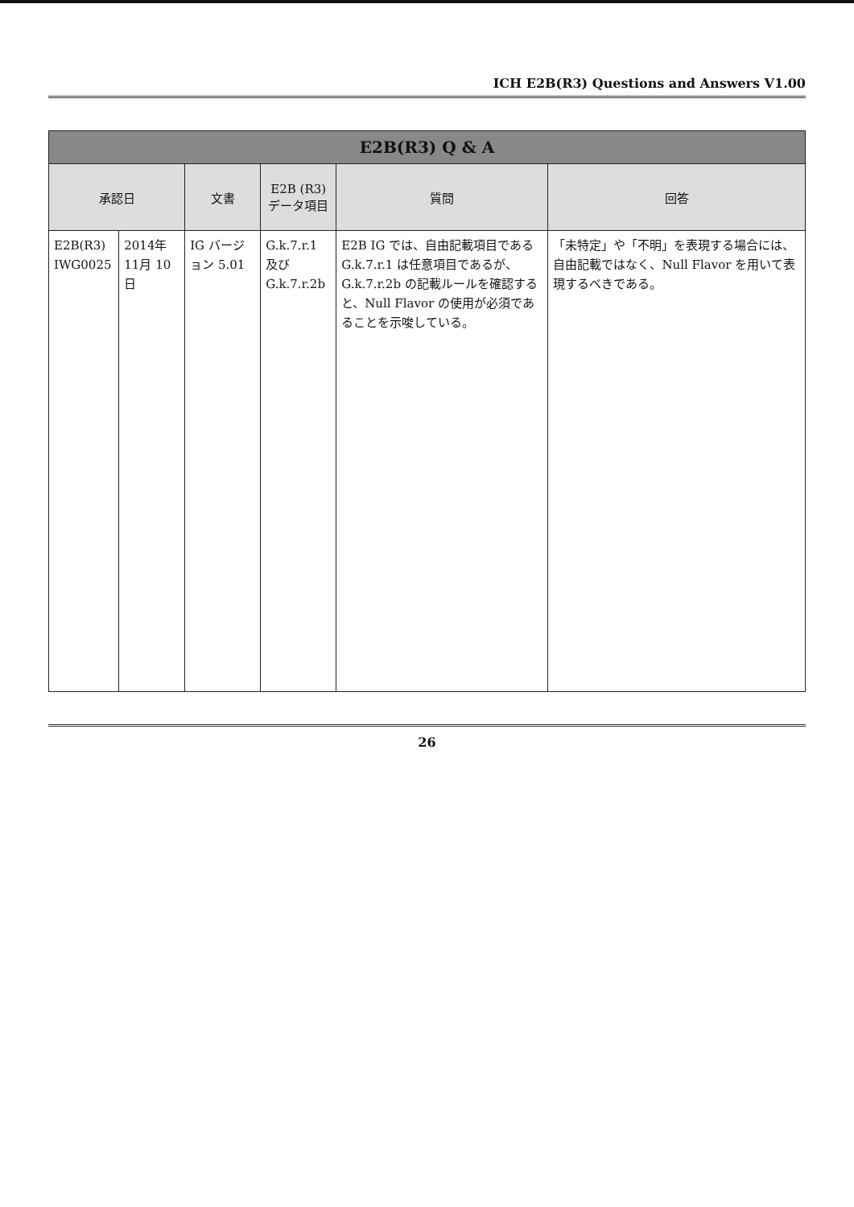ICH E2B(R3) Questions and Answers V1.00
| E2B(R3) Q & A | | | | | |
| --- | --- | --- | --- | --- | --- |
| 承認日 | | 文書 | E2B (R3) データ項目 | 質問 | 回答 |
| E2B(R3) IWG0025 | 2014年 11月 10日 | IG バージョン 5.01 | G.k.7.r.1 及び G.k.7.r.2b | E2B IG では、自由記載項目である G.k.7.r.1 は任意項目であるが、G.k.7.r.2b の記載ルールを確認すると、Null Flavor の使用が必須であることを示唆している。 | 「未特定」や「不明」を表現する場合には、自由記載ではなく、Null Flavor を用いて表現するべきである。 |
26